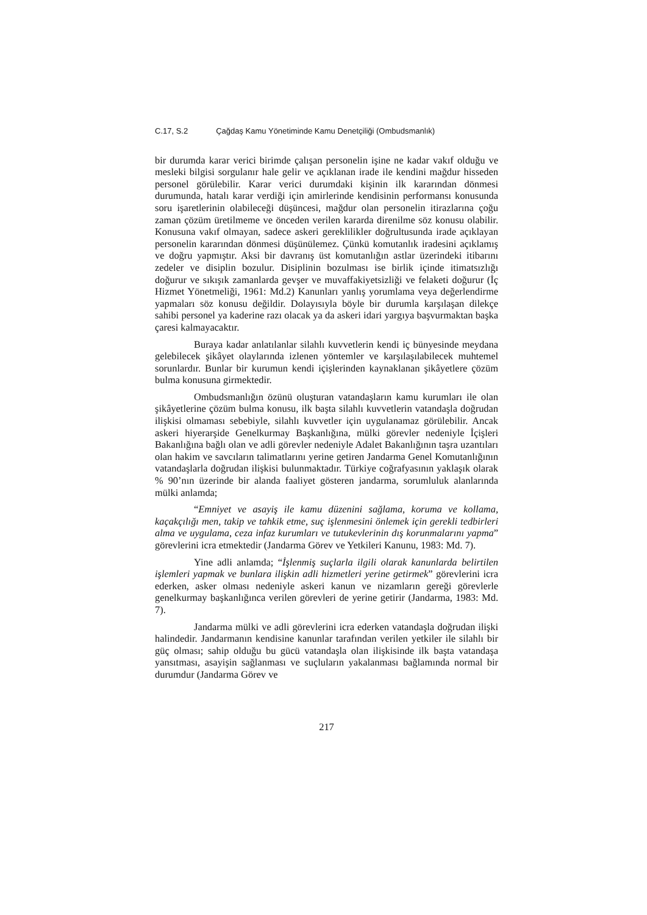C.17, S.2 Çağdaş Kamu Yönetiminde Kamu Denetçiliği (Ombudsmanlık)
bir durumda karar verici birimde çalışan personelin işine ne kadar vakıf olduğu ve mesleki bilgisi sorgulanır hale gelir ve açıklanan irade ile kendini mağdur hisseden personel görülebilir. Karar verici durumdaki kişinin ilk kararından dönmesi durumunda, hatalı karar verdiği için amirlerinde kendisinin performansı konusunda soru işaretlerinin olabileceği düşüncesi, mağdur olan personelin itirazlarına çoğu zaman çözüm üretilmeme ve önceden verilen kararda direnilme söz konusu olabilir. Konusuna vakıf olmayan, sadece askeri gereklilikler doğrultusunda irade açıklayan personelin kararından dönmesi düşünülemez. Çünkü komutanlık iradesini açıklamış ve doğru yapmıştır. Aksi bir davranış üst komutanlığın astlar üzerindeki itibarını zedeler ve disiplin bozulur. Disiplinin bozulması ise birlik içinde itimatsızlığı doğurur ve sıkışık zamanlarda gevşer ve muvaffakiyetsizliği ve felaketi doğurur (İç Hizmet Yönetmeliği, 1961: Md.2) Kanunları yanlış yorumlama veya değerlendirme yapmaları söz konusu değildir. Dolayısıyla böyle bir durumla karşılaşan dilekçe sahibi personel ya kaderine razı olacak ya da askeri idari yargıya başvurmaktan başka çaresi kalmayacaktır.
Buraya kadar anlatılanlar silahlı kuvvetlerin kendi iç bünyesinde meydana gelebilecek şikâyet olaylarında izlenen yöntemler ve karşılaşılabilecek muhtemel sorunlardır. Bunlar bir kurumun kendi içişlerinden kaynaklanan şikâyetlere çözüm bulma konusuna girmektedir.
Ombudsmanlığın özünü oluşturan vatandaşların kamu kurumları ile olan şikâyetlerine çözüm bulma konusu, ilk başta silahlı kuvvetlerin vatandaşla doğrudan ilişkisi olmaması sebebiyle, silahlı kuvvetler için uygulanamaz görülebilir. Ancak askeri hiyerarşide Genelkurmay Başkanlığına, mülki görevler nedeniyle İçişleri Bakanlığına bağlı olan ve adli görevler nedeniyle Adalet Bakanlığının taşra uzantıları olan hakim ve savcıların talimatlarını yerine getiren Jandarma Genel Komutanlığının vatandaşlarla doğrudan ilişkisi bulunmaktadır. Türkiye coğrafyasının yaklaşık olarak % 90’nın üzerinde bir alanda faaliyet gösteren jandarma, sorumluluk alanlarında mülki anlamda;
“Emniyet ve asayiş ile kamu düzenini sağlama, koruma ve kollama, kaçakçılığı men, takip ve tahkik etme, suç işlenmesini önlemek için gerekli tedbirleri alma ve uygulama, ceza infaz kurumları ve tutukevlerinin dış korunmalarını yapma” görevlerini icra etmektedir (Jandarma Görev ve Yetkileri Kanunu, 1983: Md. 7).
Yine adli anlamda; “İşlenmiş suçlarla ilgili olarak kanunlarda belirtilen işlemleri yapmak ve bunlara ilişkin adli hizmetleri yerine getirmek” görevlerini icra ederken, asker olması nedeniyle askeri kanun ve nizamların gereği görevlerle genelkurmay başkanlığınca verilen görevleri de yerine getirir (Jandarma, 1983: Md. 7).
Jandarma mülki ve adli görevlerini icra ederken vatandaşla doğrudan ilişki halindedir. Jandarmanın kendisine kanunlar tarafından verilen yetkiler ile silahlı bir güç olması; sahip olduğu bu gücü vatandaşla olan ilişkisinde ilk başta vatandaşa yansıtması, asayişin sağlanması ve suçluların yakalanması bağlamında normal bir durumdur (Jandarma Görev ve
217